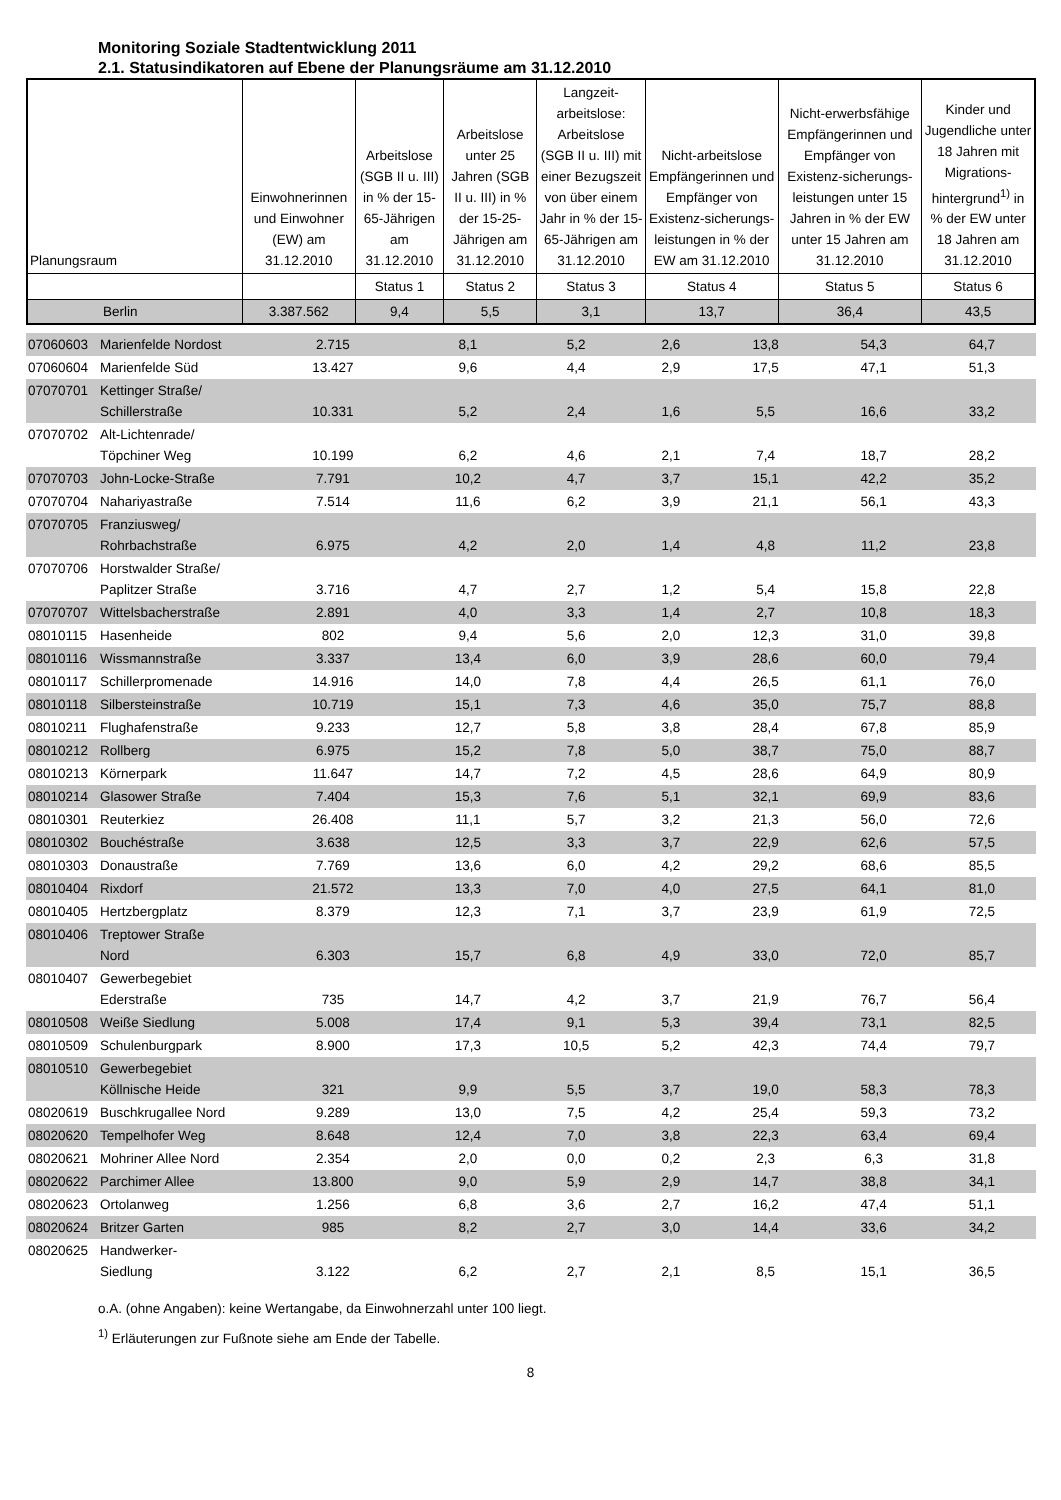Monitoring Soziale Stadtentwicklung 2011
2.1. Statusindikatoren auf Ebene der Planungsräume am 31.12.2010
| Planungsraum | Einwohnerinnen und Einwohner (EW) am 31.12.2010 | Arbeitslose (SGB II u. III) in % der 15-65-Jährigen am 31.12.2010 | Arbeitslose unter 25 Jahren (SGB II u. III) in % der 15-25-Jährigen am 31.12.2010 | Langzeit-arbeitslose: Arbeitslose (SGB II u. III) mit einer Bezugszeit von über einem Jahr in % der 15-65-Jährigen am 31.12.2010 | Nicht-arbeitslose Empfängerinnen und Empfänger von Existenz-sicherungs-leistungen in % der EW am 31.12.2010 | Nicht-erwerbsfähige Empfängerinnen und Empfänger von Existenz-sicherungs-leistungen unter 15 Jahren in % der EW unter 15 Jahren am 31.12.2010 | Kinder und Jugendliche unter 18 Jahren mit Migrations-hintergrund<sup>1)</sup> in % der EW unter 18 Jahren am 31.12.2010 |
| --- | --- | --- | --- | --- | --- | --- | --- |
| | | Status 1 | Status 2 | Status 3 | Status 4 | Status 5 | Status 6 |
| Berlin | 3.387.562 | 9,4 | 5,5 | 3,1 | 13,7 | 36,4 | 43,5 |
| 07060603 | Marienfelde Nordost | 2.715 | 8,1 | 5,2 | 2,6 | 13,8 | 54,3 | 64,7 |
| 07060604 | Marienfelde Süd | 13.427 | 9,6 | 4,4 | 2,9 | 17,5 | 47,1 | 51,3 |
| 07070701 | Kettinger Straße/ Schillerstraße | 10.331 | 5,2 | 2,4 | 1,6 | 5,5 | 16,6 | 33,2 |
| 07070702 | Alt-Lichtenrade/ Töpchiner Weg | 10.199 | 6,2 | 4,6 | 2,1 | 7,4 | 18,7 | 28,2 |
| 07070703 | John-Locke-Straße | 7.791 | 10,2 | 4,7 | 3,7 | 15,1 | 42,2 | 35,2 |
| 07070704 | Nahariyastraße | 7.514 | 11,6 | 6,2 | 3,9 | 21,1 | 56,1 | 43,3 |
| 07070705 | Franziusweg/ Rohrbachstraße | 6.975 | 4,2 | 2,0 | 1,4 | 4,8 | 11,2 | 23,8 |
| 07070706 | Horstwalder Straße/ Paplitzer Straße | 3.716 | 4,7 | 2,7 | 1,2 | 5,4 | 15,8 | 22,8 |
| 07070707 | Wittelsbacherstraße | 2.891 | 4,0 | 3,3 | 1,4 | 2,7 | 10,8 | 18,3 |
| 08010115 | Hasenheide | 802 | 9,4 | 5,6 | 2,0 | 12,3 | 31,0 | 39,8 |
| 08010116 | Wissmannstraße | 3.337 | 13,4 | 6,0 | 3,9 | 28,6 | 60,0 | 79,4 |
| 08010117 | Schillerpromenade | 14.916 | 14,0 | 7,8 | 4,4 | 26,5 | 61,1 | 76,0 |
| 08010118 | Silbersteinstraße | 10.719 | 15,1 | 7,3 | 4,6 | 35,0 | 75,7 | 88,8 |
| 08010211 | Flughafenstraße | 9.233 | 12,7 | 5,8 | 3,8 | 28,4 | 67,8 | 85,9 |
| 08010212 | Rollberg | 6.975 | 15,2 | 7,8 | 5,0 | 38,7 | 75,0 | 88,7 |
| 08010213 | Körnerpark | 11.647 | 14,7 | 7,2 | 4,5 | 28,6 | 64,9 | 80,9 |
| 08010214 | Glasower Straße | 7.404 | 15,3 | 7,6 | 5,1 | 32,1 | 69,9 | 83,6 |
| 08010301 | Reuterkiez | 26.408 | 11,1 | 5,7 | 3,2 | 21,3 | 56,0 | 72,6 |
| 08010302 | Bouchéstraße | 3.638 | 12,5 | 3,3 | 3,7 | 22,9 | 62,6 | 57,5 |
| 08010303 | Donaustraße | 7.769 | 13,6 | 6,0 | 4,2 | 29,2 | 68,6 | 85,5 |
| 08010404 | Rixdorf | 21.572 | 13,3 | 7,0 | 4,0 | 27,5 | 64,1 | 81,0 |
| 08010405 | Hertzbergplatz | 8.379 | 12,3 | 7,1 | 3,7 | 23,9 | 61,9 | 72,5 |
| 08010406 | Treptower Straße Nord | 6.303 | 15,7 | 6,8 | 4,9 | 33,0 | 72,0 | 85,7 |
| 08010407 | Gewerbegebiet Ederstraße | 735 | 14,7 | 4,2 | 3,7 | 21,9 | 76,7 | 56,4 |
| 08010508 | Weiße Siedlung | 5.008 | 17,4 | 9,1 | 5,3 | 39,4 | 73,1 | 82,5 |
| 08010509 | Schulenburgpark | 8.900 | 17,3 | 10,5 | 5,2 | 42,3 | 74,4 | 79,7 |
| 08010510 | Gewerbegebiet Köllnische Heide | 321 | 9,9 | 5,5 | 3,7 | 19,0 | 58,3 | 78,3 |
| 08020619 | Buschkrugallee Nord | 9.289 | 13,0 | 7,5 | 4,2 | 25,4 | 59,3 | 73,2 |
| 08020620 | Tempelhofer Weg | 8.648 | 12,4 | 7,0 | 3,8 | 22,3 | 63,4 | 69,4 |
| 08020621 | Mohriner Allee Nord | 2.354 | 2,0 | 0,0 | 0,2 | 2,3 | 6,3 | 31,8 |
| 08020622 | Parchimer Allee | 13.800 | 9,0 | 5,9 | 2,9 | 14,7 | 38,8 | 34,1 |
| 08020623 | Ortolanweg | 1.256 | 6,8 | 3,6 | 2,7 | 16,2 | 47,4 | 51,1 |
| 08020624 | Britzer Garten | 985 | 8,2 | 2,7 | 3,0 | 14,4 | 33,6 | 34,2 |
| 08020625 | Handwerker- Siedlung | 3.122 | 6,2 | 2,7 | 2,1 | 8,5 | 15,1 | 36,5 |
o.A. (ohne Angaben): keine Wertangabe, da Einwohnerzahl unter 100 liegt.
<sup>1)</sup> Erläuterungen zur Fußnote siehe am Ende der Tabelle.
8